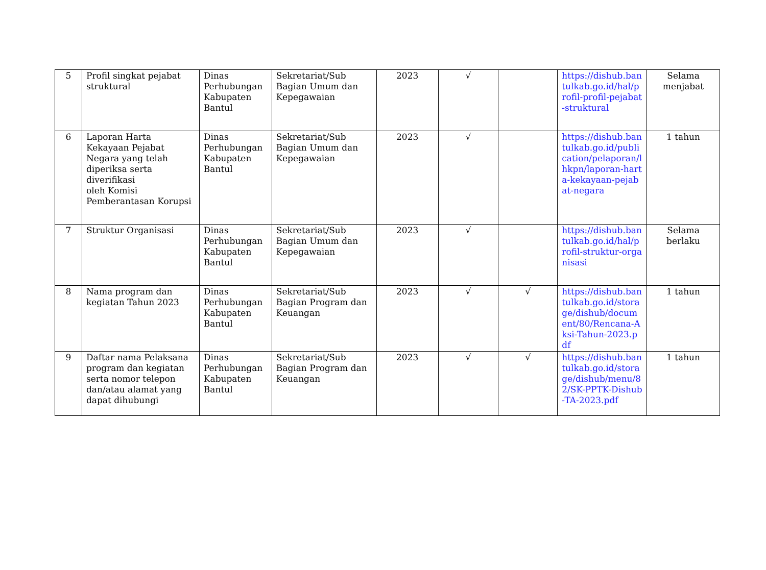| 5 | Profil singkat pejabat struktural | Dinas Perhubungan Kabupaten Bantul | Sekretariat/Sub Bagian Umum dan Kepegawaian | 2023 | √ | | https://dishub.bantulkab.go.id/hal/profil-profil-pejabat-struktural | Selama menjabat |
| 6 | Laporan Harta Kekayaan Pejabat Negara yang telah diperiksa serta diverifikasi oleh Komisi Pemberantasan Korupsi | Dinas Perhubungan Kabupaten Bantul | Sekretariat/Sub Bagian Umum dan Kepegawaian | 2023 | √ | | https://dishub.bantulkab.go.id/publication/pelaporan/lhkpn/laporan-harta-kekayaan-pejabat-negara | 1 tahun |
| 7 | Struktur Organisasi | Dinas Perhubungan Kabupaten Bantul | Sekretariat/Sub Bagian Umum dan Kepegawaian | 2023 | √ | | https://dishub.bantulkab.go.id/hal/profil-struktur-organisasi | Selama berlaku |
| 8 | Nama program dan kegiatan Tahun 2023 | Dinas Perhubungan Kabupaten Bantul | Sekretariat/Sub Bagian Program dan Keuangan | 2023 | √ | √ | https://dishub.bantulkab.go.id/storage/dishub/document/80/Rencana-Aksi-Tahun-2023.pdf | 1 tahun |
| 9 | Daftar nama Pelaksana program dan kegiatan serta nomor telepon dan/atau alamat yang dapat dihubungi | Dinas Perhubungan Kabupaten Bantul | Sekretariat/Sub Bagian Program dan Keuangan | 2023 | √ | √ | https://dishub.bantulkab.go.id/storage/dishub/menu/82/SK-PPTK-Dishub-TA-2023.pdf | 1 tahun |